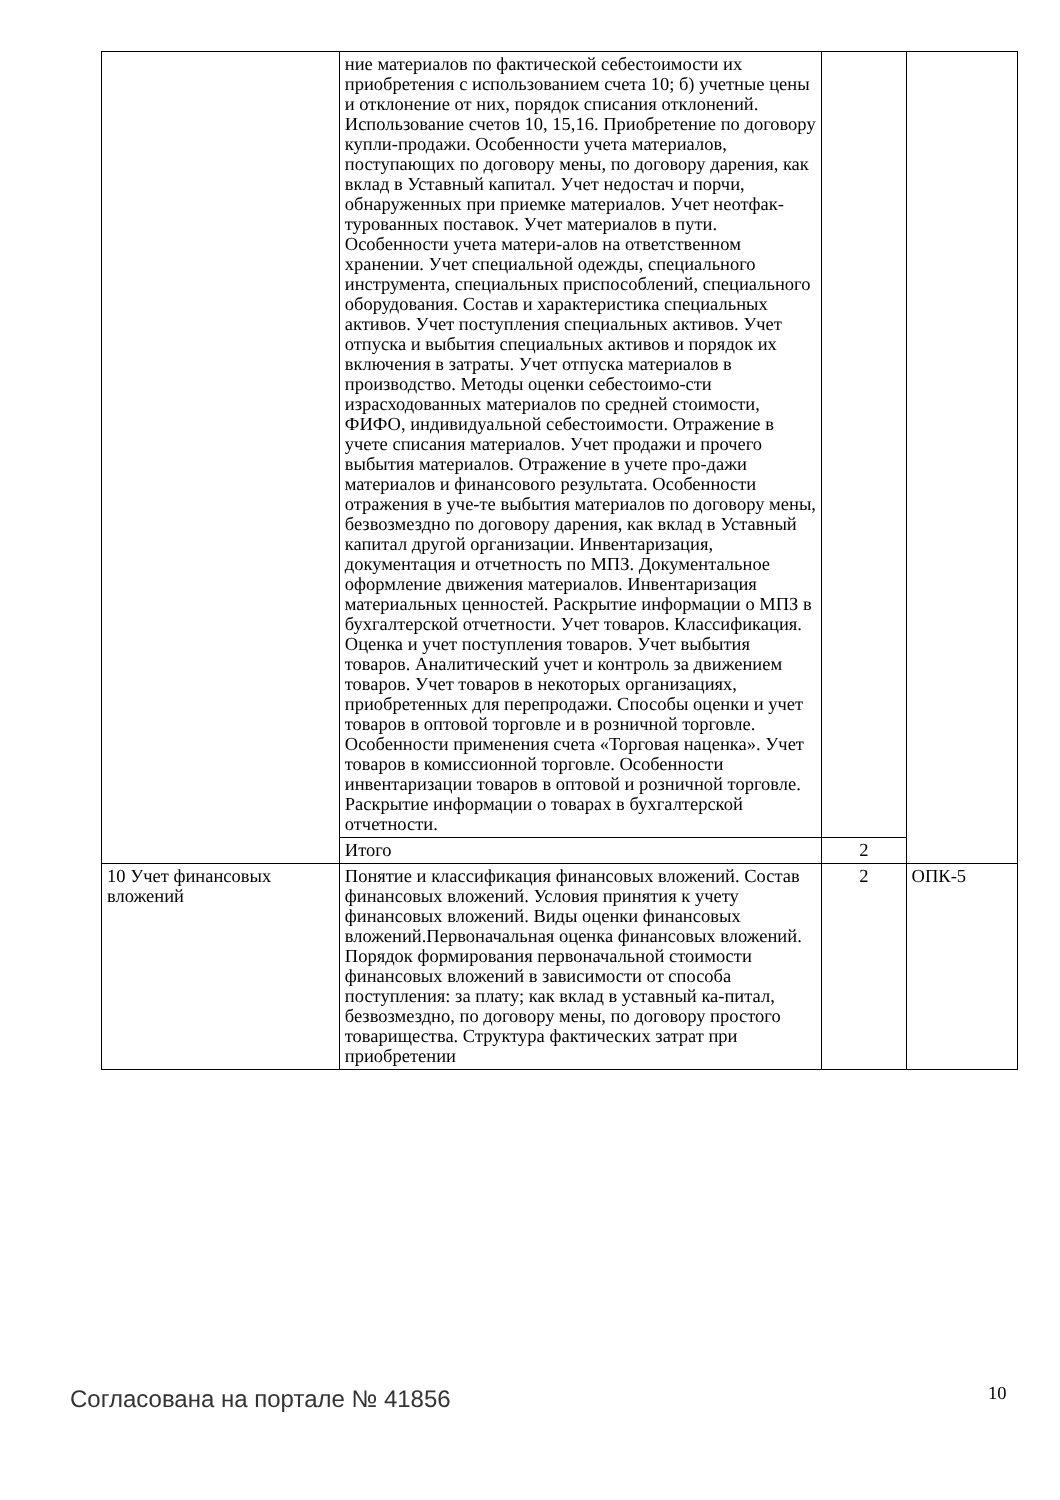| | ние материалов по фактической себестоимости их приобретения с использованием счета 10; б) учетные цены и отклонение от них, порядок списания отклонений. Использование счетов 10, 15,16. Приобретение по договору купли-продажи. Особенности учета материалов, поступающих по договору мены, по договору дарения, как вклад в Уставный капитал. Учет недостач и порчи, обнаруженных при приемке материалов. Учет неотфак-турованных поставок. Учет материалов в пути. Особенности учета матери-алов на ответственном хранении. Учет специальной одежды, специального инструмента, специальных приспособлений, специального оборудования. Состав и характеристика специальных активов. Учет поступления специальных активов. Учет отпуска и выбытия специальных активов и порядок их включения в затраты. Учет отпуска материалов в производство. Методы оценки себестоимо-сти израсходованных материалов по средней стоимости, ФИФО, индивидуальной себестоимости. Отражение в учете списания материалов. Учет продажи и прочего выбытия материалов. Отражение в учете про-дажи материалов и финансового результата. Особенности отражения в уче-те выбытия материалов по договору мены, безвозмездно по договору дарения, как вклад в Уставный капитал другой организации. Инвентаризация, документация и отчетность по МПЗ. Документальное оформление движения материалов. Инвентаризация материальных ценностей. Раскрытие информации о МПЗ в бухгалтерской отчетности. Учет товаров. Классификация. Оценка и учет поступления товаров. Учет выбытия товаров. Аналитический учет и контроль за движением товаров. Учет товаров в некоторых организациях, приобретенных для перепродажи. Способы оценки и учет товаров в оптовой торговле и в розничной торговле. Особенности применения счета «Торговая наценка». Учет товаров в комиссионной торговле. Особенности инвентаризации товаров в оптовой и розничной торговле. Раскрытие информации о товарах в бухгалтерской отчетности. | | |
| | Итого | 2 | |
| 10 Учет финансовых вложений | Понятие и классификация финансовых вложений. Состав финансовых вложений. Условия принятия к учету финансовых вложений. Виды оценки финансовых вложений.Первоначальная оценка финансовых вложений. Порядок формирования первоначальной стоимости финансовых вложений в зависимости от способа поступления: за плату; как вклад в уставный ка-питал, безвозмездно, по договору мены, по договору простого товарищества. Структура фактических затрат при приобретении | 2 | ОПК-5 |
Согласована на портале № 41856 10